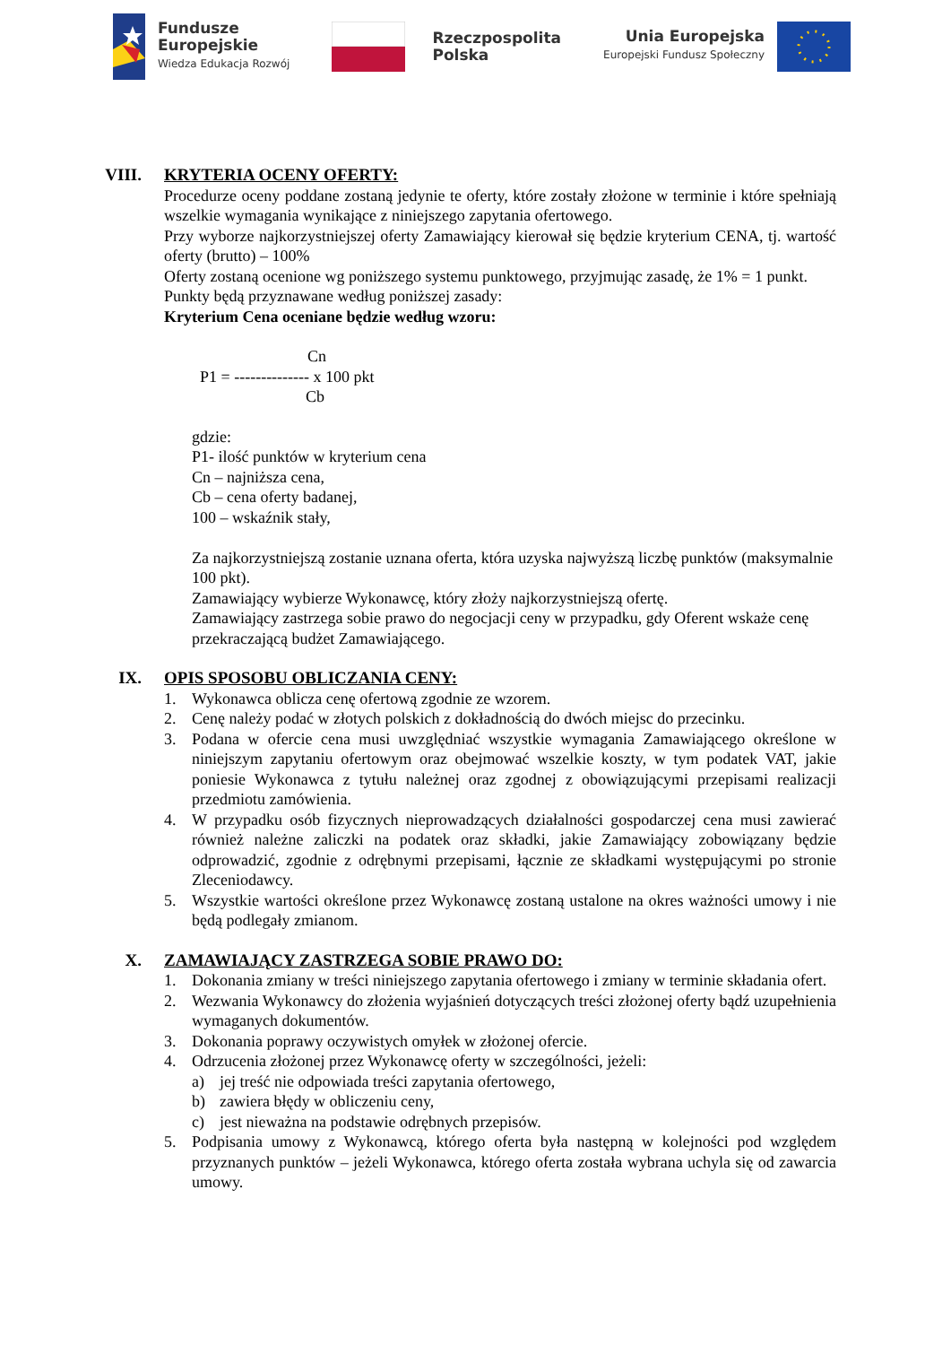Fundusze
Europejskie
Wiedza Edukacja Rozwój
Rzeczpospolita
Polska
Unia Europejska
Europejski Fundusz Społeczny
VIII. KRYTERIA OCENY OFERTY:
Procedurze oceny poddane zostaną jedynie te oferty, które zostały złożone w terminie i które spełniają wszelkie wymagania wynikające z niniejszego zapytania ofertowego.
Przy wyborze najkorzystniejszej oferty Zamawiający kierował się będzie kryterium CENA, tj. wartość oferty (brutto) – 100%
Oferty zostaną ocenione wg poniższego systemu punktowego, przyjmując zasadę, że 1% = 1 punkt.
Punkty będą przyznawane według poniższej zasady:
Kryterium Cena oceniane będzie według wzoru:
Cn
P1 = -------------- x 100 pkt
Cb
gdzie:
P1- ilość punktów w kryterium cena
Cn – najniższa cena,
Cb – cena oferty badanej,
100 – wskaźnik stały,
Za najkorzystniejszą zostanie uznana oferta, która uzyska najwyższą liczbę punktów (maksymalnie 100 pkt).
Zamawiający wybierze Wykonawcę, który złoży najkorzystniejszą ofertę.
Zamawiający zastrzega sobie prawo do negocjacji ceny w przypadku, gdy Oferent wskaże cenę przekraczającą budżet Zamawiającego.
IX. OPIS SPOSOBU OBLICZANIA CENY:
1. Wykonawca oblicza cenę ofertową zgodnie ze wzorem.
2. Cenę należy podać w złotych polskich z dokładnością do dwóch miejsc do przecinku.
3. Podana w ofercie cena musi uwzględniać wszystkie wymagania Zamawiającego określone w niniejszym zapytaniu ofertowym oraz obejmować wszelkie koszty, w tym podatek VAT, jakie poniesie Wykonawca z tytułu należnej oraz zgodnej z obowiązującymi przepisami realizacji przedmiotu zamówienia.
4. W przypadku osób fizycznych nieprowadzących działalności gospodarczej cena musi zawierać również należne zaliczki na podatek oraz składki, jakie Zamawiający zobowiązany będzie odprowadzić, zgodnie z odrębnymi przepisami, łącznie ze składkami występującymi po stronie Zleceniodawcy.
5. Wszystkie wartości określone przez Wykonawcę zostaną ustalone na okres ważności umowy i nie będą podlegały zmianom.
X. ZAMAWIAJĄCY ZASTRZEGA SOBIE PRAWO DO:
1. Dokonania zmiany w treści niniejszego zapytania ofertowego i zmiany w terminie składania ofert.
2. Wezwania Wykonawcy do złożenia wyjaśnień dotyczących treści złożonej oferty bądź uzupełnienia wymaganych dokumentów.
3. Dokonania poprawy oczywistych omyłek w złożonej ofercie.
4. Odrzucenia złożonej przez Wykonawcę oferty w szczególności, jeżeli:
a) jej treść nie odpowiada treści zapytania ofertowego,
b) zawiera błędy w obliczeniu ceny,
c) jest nieważna na podstawie odrębnych przepisów.
5. Podpisania umowy z Wykonawcą, którego oferta była następną w kolejności pod względem przyznanych punktów – jeżeli Wykonawca, którego oferta została wybrana uchyla się od zawarcia umowy.